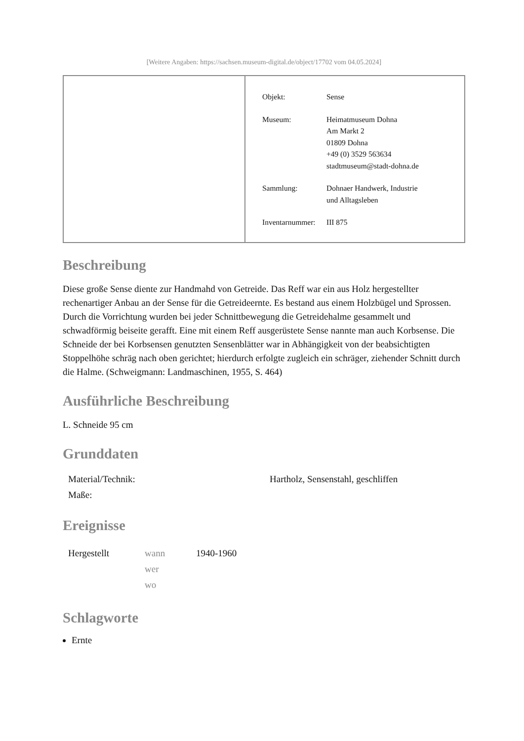[Weitere Angaben: https://sachsen.museum-digital.de/object/17702 vom 04.05.2024]
| Objekt: | Sense |
| Museum: | Heimatmuseum Dohna Am Markt 2 01809 Dohna +49 (0) 3529 563634 stadtmuseum@stadt-dohna.de |
| Sammlung: | Dohnaer Handwerk, Industrie und Alltagsleben |
| Inventarnummer: | III 875 |
Beschreibung
Diese große Sense diente zur Handmahd von Getreide. Das Reff war ein aus Holz hergestellter rechenartiger Anbau an der Sense für die Getreideernte. Es bestand aus einem Holzbügel und Sprossen. Durch die Vorrichtung wurden bei jeder Schnittbewegung die Getreidehalme gesammelt und schwadförmig beiseite gerafft. Eine mit einem Reff ausgerüstete Sense nannte man auch Korbsense. Die Schneide der bei Korbsensen genutzten Sensenblätter war in Abhängigkeit von der beabsichtigten Stoppelhöhe schräg nach oben gerichtet; hierdurch erfolgte zugleich ein schräger, ziehender Schnitt durch die Halme. (Schweigmann: Landmaschinen, 1955, S. 464)
Ausführliche Beschreibung
L. Schneide 95 cm
Grunddaten
| Material/Technik: | Hartholz, Sensenstahl, geschliffen |
| Maße: | |
Ereignisse
| Hergestellt | wann wer wo | 1940-1960 |
Schlagworte
Ernte